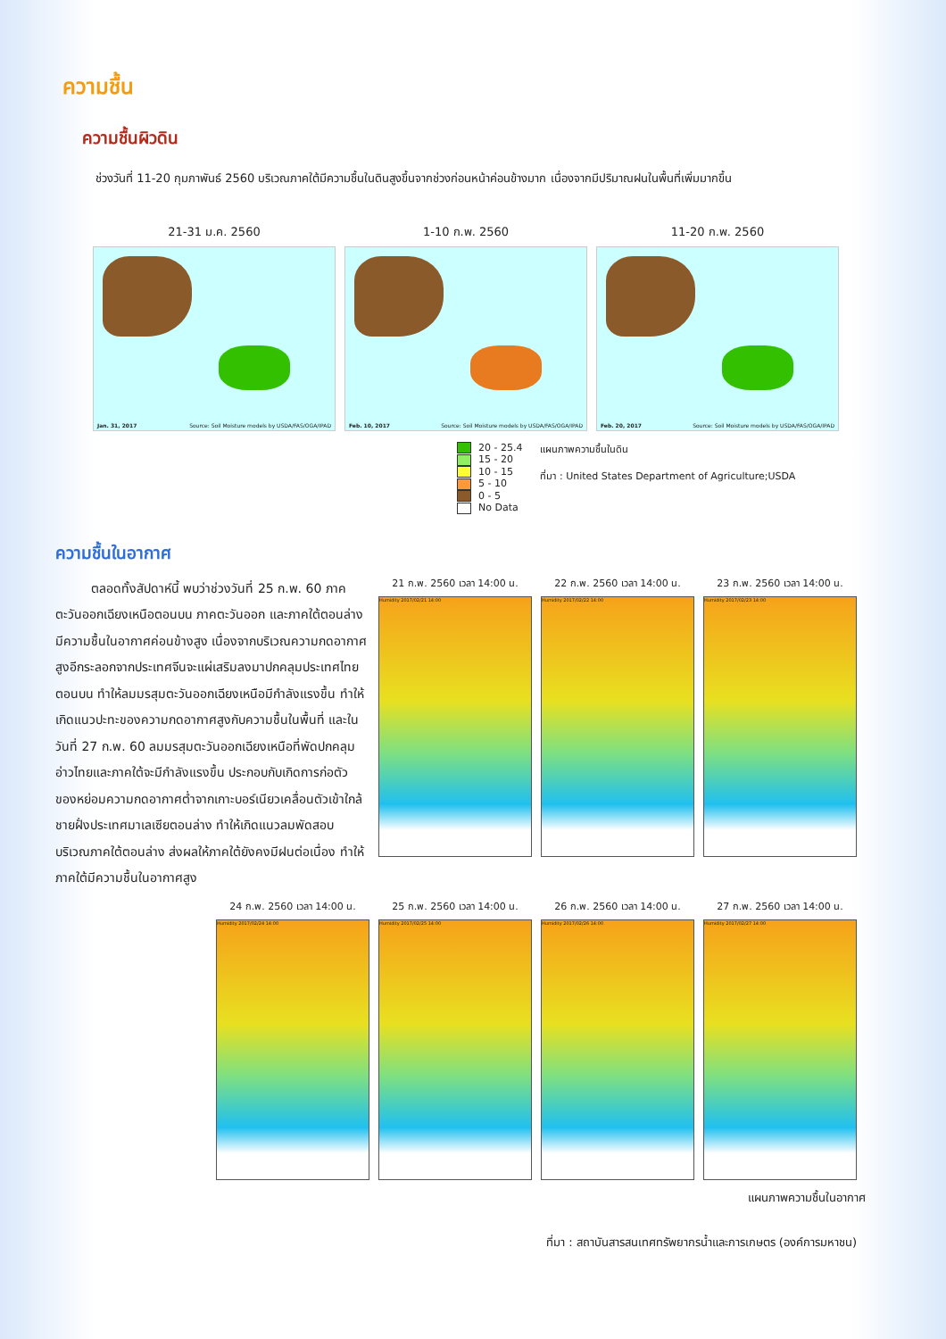ความชื้น
ความชื้นผิวดิน
ช่วงวันที่ 11-20 กุมภาพันธ์ 2560 บริเวณภาคใต้มีความชื้นในดินสูงขึ้นจากช่วงก่อนหน้าค่อนข้างมาก เนื่องจากมีปริมาณฝนในพื้นที่เพิ่มมากขึ้น
21-31 ม.ค. 2560
Jan. 31, 2017 Source: Soil Moisture models by USDA/FAS/OGA/IPAD
1-10 ก.พ. 2560
Feb. 10, 2017 Source: Soil Moisture models by USDA/FAS/OGA/IPAD
11-20 ก.พ. 2560
Feb. 20, 2017 Source: Soil Moisture models by USDA/FAS/OGA/IPAD
20 - 25.4
15 - 20
10 - 15
5 - 10
0 - 5
No Data
แผนภาพความชื้นในดิน
ที่มา : United States Department of Agriculture;USDA
ความชื้นในอากาศ
ตลอดทั้งสัปดาห์นี้ พบว่าช่วงวันที่ 25 ก.พ. 60 ภาคตะวันออกเฉียงเหนือตอนบน ภาคตะวันออก และภาคใต้ตอนล่างมีความชื้นในอากาศค่อนข้างสูง เนื่องจากบริเวณความกดอากาศสูงอีกระลอกจากประเทศจีนจะแผ่เสริมลงมาปกคลุมประเทศไทยตอนบน ทำให้ลมมรสุมตะวันออกเฉียงเหนือมีกำลังแรงขึ้น ทำให้เกิดแนวปะทะของความกดอากาศสูงกับความชื้นในพื้นที่ และในวันที่ 27 ก.พ. 60 ลมมรสุมตะวันออกเฉียงเหนือที่พัดปกคลุมอ่าวไทยและภาคใต้จะมีกำลังแรงขึ้น ประกอบกับเกิดการก่อตัวของหย่อมความกดอากาศต่ำจากเกาะบอร์เนียวเคลื่อนตัวเข้าใกล้ชายฝั่งประเทศมาเลเซียตอนล่าง ทำให้เกิดแนวลมพัดสอบบริเวณภาคใต้ตอนล่าง ส่งผลให้ภาคใต้ยังคงมีฝนต่อเนื่อง ทำให้ภาคใต้มีความชื้นในอากาศสูง
21 ก.พ. 2560 เวลา 14:00 น.
Humidity 2017/02/21 14:00
22 ก.พ. 2560 เวลา 14:00 น.
Humidity 2017/02/22 14:00
23 ก.พ. 2560 เวลา 14:00 น.
Humidity 2017/02/23 14:00
24 ก.พ. 2560 เวลา 14:00 น.
Humidity 2017/02/24 14:00
25 ก.พ. 2560 เวลา 14:00 น.
Humidity 2017/02/25 14:00
26 ก.พ. 2560 เวลา 14:00 น.
Humidity 2017/02/26 14:00
27 ก.พ. 2560 เวลา 14:00 น.
Humidity 2017/02/27 14:00
แผนภาพความชื้นในอากาศ
ที่มา : สถาบันสารสนเทศทรัพยากรน้ำและการเกษตร (องค์การมหาชน)